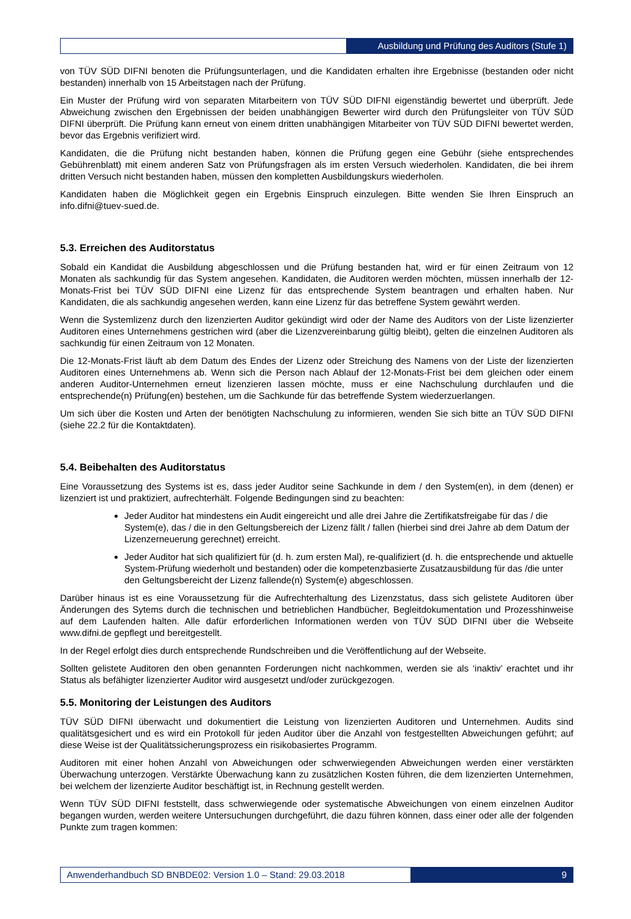Ausbildung und Prüfung des Auditors (Stufe 1)
von TÜV SÜD DIFNI benoten die Prüfungsunterlagen, und die Kandidaten erhalten ihre Ergebnisse (bestanden oder nicht bestanden) innerhalb von 15 Arbeitstagen nach der Prüfung.
Ein Muster der Prüfung wird von separaten Mitarbeitern von TÜV SÜD DIFNI eigenständig bewertet und überprüft. Jede Abweichung zwischen den Ergebnissen der beiden unabhängigen Bewerter wird durch den Prüfungsleiter von TÜV SÜD DIFNI überprüft. Die Prüfung kann erneut von einem dritten unabhängigen Mitarbeiter von TÜV SÜD DIFNI bewertet werden, bevor das Ergebnis verifiziert wird.
Kandidaten, die die Prüfung nicht bestanden haben, können die Prüfung gegen eine Gebühr (siehe entsprechendes Gebührenblatt) mit einem anderen Satz von Prüfungsfragen als im ersten Versuch wiederholen. Kandidaten, die bei ihrem dritten Versuch nicht bestanden haben, müssen den kompletten Ausbildungskurs wiederholen.
Kandidaten haben die Möglichkeit gegen ein Ergebnis Einspruch einzulegen. Bitte wenden Sie Ihren Einspruch an info.difni@tuev-sued.de.
5.3. Erreichen des Auditorstatus
Sobald ein Kandidat die Ausbildung abgeschlossen und die Prüfung bestanden hat, wird er für einen Zeitraum von 12 Monaten als sachkundig für das System angesehen. Kandidaten, die Auditoren werden möchten, müssen innerhalb der 12-Monats-Frist bei TÜV SÜD DIFNI eine Lizenz für das entsprechende System beantragen und erhalten haben. Nur Kandidaten, die als sachkundig angesehen werden, kann eine Lizenz für das betreffene System gewährt werden.
Wenn die Systemlizenz durch den lizenzierten Auditor gekündigt wird oder der Name des Auditors von der Liste lizenzierter Auditoren eines Unternehmens gestrichen wird (aber die Lizenzvereinbarung gültig bleibt), gelten die einzelnen Auditoren als sachkundig für einen Zeitraum von 12 Monaten.
Die 12-Monats-Frist läuft ab dem Datum des Endes der Lizenz oder Streichung des Namens von der Liste der lizenzierten Auditoren eines Unternehmens ab. Wenn sich die Person nach Ablauf der 12-Monats-Frist bei dem gleichen oder einem anderen Auditor-Unternehmen erneut lizenzieren lassen möchte, muss er eine Nachschulung durchlaufen und die entsprechende(n) Prüfung(en) bestehen, um die Sachkunde für das betreffende System wiederzuerlangen.
Um sich über die Kosten und Arten der benötigten Nachschulung zu informieren, wenden Sie sich bitte an TÜV SÜD DIFNI (siehe 22.2 für die Kontaktdaten).
5.4. Beibehalten des Auditorstatus
Eine Voraussetzung des Systems ist es, dass jeder Auditor seine Sachkunde in dem / den System(en), in dem (denen) er lizenziert ist und praktiziert, aufrechterhält. Folgende Bedingungen sind zu beachten:
Jeder Auditor hat mindestens ein Audit eingereicht und alle drei Jahre die Zertifikatsfreigabe für das / die System(e), das / die in den Geltungsbereich der Lizenz fällt / fallen (hierbei sind drei Jahre ab dem Datum der Lizenzerneuerung gerechnet) erreicht.
Jeder Auditor hat sich qualifiziert für (d. h. zum ersten Mal), re-qualifiziert (d. h. die entsprechende und aktuelle System-Prüfung wiederholt und bestanden) oder die kompetenzbasierte Zusatzausbildung für das /die unter den Geltungsbereicht der Lizenz fallende(n) System(e) abgeschlossen.
Darüber hinaus ist es eine Voraussetzung für die Aufrechterhaltung des Lizenzstatus, dass sich gelistete Auditoren über Änderungen des Sytems durch die technischen und betrieblichen Handbücher, Begleitdokumentation und Prozesshinweise auf dem Laufenden halten. Alle dafür erforderlichen Informationen werden von TÜV SÜD DIFNI über die Webseite www.difni.de gepflegt und bereitgestellt.
In der Regel erfolgt dies durch entsprechende Rundschreiben und die Veröffentlichung auf der Webseite.
Sollten gelistete Auditoren den oben genannten Forderungen nicht nachkommen, werden sie als ‘inaktiv’ erachtet und ihr Status als befähigter lizenzierter Auditor wird ausgesetzt und/oder zurückgezogen.
5.5. Monitoring der Leistungen des Auditors
TÜV SÜD DIFNI überwacht und dokumentiert die Leistung von lizenzierten Auditoren und Unternehmen. Audits sind qualitätsgesichert und es wird ein Protokoll für jeden Auditor über die Anzahl von festgestellten Abweichungen geführt; auf diese Weise ist der Qualitätssicherungsprozess ein risikobasiertes Programm.
Auditoren mit einer hohen Anzahl von Abweichungen oder schwerwiegenden Abweichungen werden einer verstärkten Überwachung unterzogen. Verstärkte Überwachung kann zu zusätzlichen Kosten führen, die dem lizenzierten Unternehmen, bei welchem der lizenzierte Auditor beschäftigt ist, in Rechnung gestellt werden.
Wenn TÜV SÜD DIFNI feststellt, dass schwerwiegende oder systematische Abweichungen von einem einzelnen Auditor begangen wurden, werden weitere Untersuchungen durchgeführt, die dazu führen können, dass einer oder alle der folgenden Punkte zum tragen kommen:
Anwenderhandbuch SD BNBDE02: Version 1.0 – Stand: 29.03.2018
9